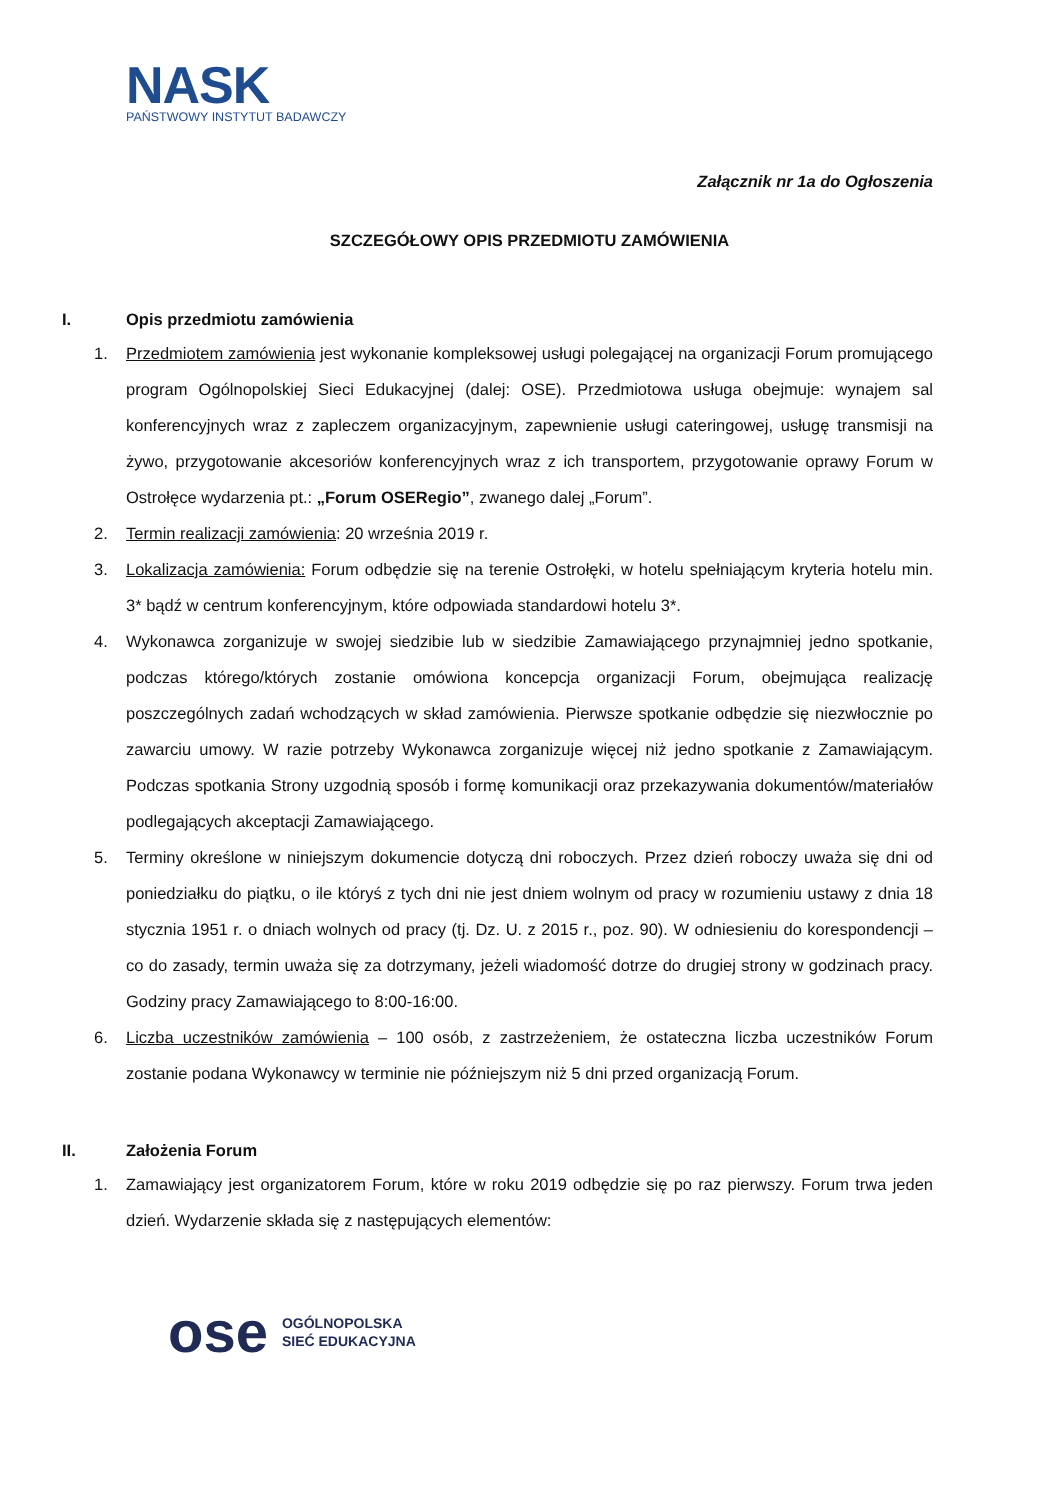NASK
PAŃSTWOWY INSTYTUT BADAWCZY
Załącznik nr 1a do Ogłoszenia
SZCZEGÓŁOWY OPIS PRZEDMIOTU ZAMÓWIENIA
I. Opis przedmiotu zamówienia
1. Przedmiotem zamówienia jest wykonanie kompleksowej usługi polegającej na organizacji Forum promującego program Ogólnopolskiej Sieci Edukacyjnej (dalej: OSE). Przedmiotowa usługa obejmuje: wynajem sal konferencyjnych wraz z zapleczem organizacyjnym, zapewnienie usługi cateringowej, usługę transmisji na żywo, przygotowanie akcesoriów konferencyjnych wraz z ich transportem, przygotowanie oprawy Forum w Ostrołęce wydarzenia pt.: „Forum OSERegio”, zwanego dalej „Forum”.
2. Termin realizacji zamówienia: 20 września 2019 r.
3. Lokalizacja zamówienia: Forum odbędzie się na terenie Ostrołęki, w hotelu spełniającym kryteria hotelu min. 3* bądź w centrum konferencyjnym, które odpowiada standardowi hotelu 3*.
4. Wykonawca zorganizuje w swojej siedzibie lub w siedzibie Zamawiającego przynajmniej jedno spotkanie, podczas którego/których zostanie omówiona koncepcja organizacji Forum, obejmująca realizację poszczególnych zadań wchodzących w skład zamówienia. Pierwsze spotkanie odbędzie się niezwłocznie po zawarciu umowy. W razie potrzeby Wykonawca zorganizuje więcej niż jedno spotkanie z Zamawiającym. Podczas spotkania Strony uzgodnią sposób i formę komunikacji oraz przekazywania dokumentów/materiałów podlegających akceptacji Zamawiającego.
5. Terminy określone w niniejszym dokumencie dotyczą dni roboczych. Przez dzień roboczy uważa się dni od poniedziałku do piątku, o ile któryś z tych dni nie jest dniem wolnym od pracy w rozumieniu ustawy z dnia 18 stycznia 1951 r. o dniach wolnych od pracy (tj. Dz. U. z 2015 r., poz. 90). W odniesieniu do korespondencji – co do zasady, termin uważa się za dotrzymany, jeżeli wiadomość dotrze do drugiej strony w godzinach pracy. Godziny pracy Zamawiającego to 8:00-16:00.
6. Liczba uczestników zamówienia – 100 osób, z zastrzeżeniem, że ostateczna liczba uczestników Forum zostanie podana Wykonawcy w terminie nie późniejszym niż 5 dni przed organizacją Forum.
II. Założenia Forum
1. Zamawiający jest organizatorem Forum, które w roku 2019 odbędzie się po raz pierwszy. Forum trwa jeden dzień. Wydarzenie składa się z następujących elementów:
ose
OGÓLNOPOLSKA
SIEĆ EDUKACYJNA